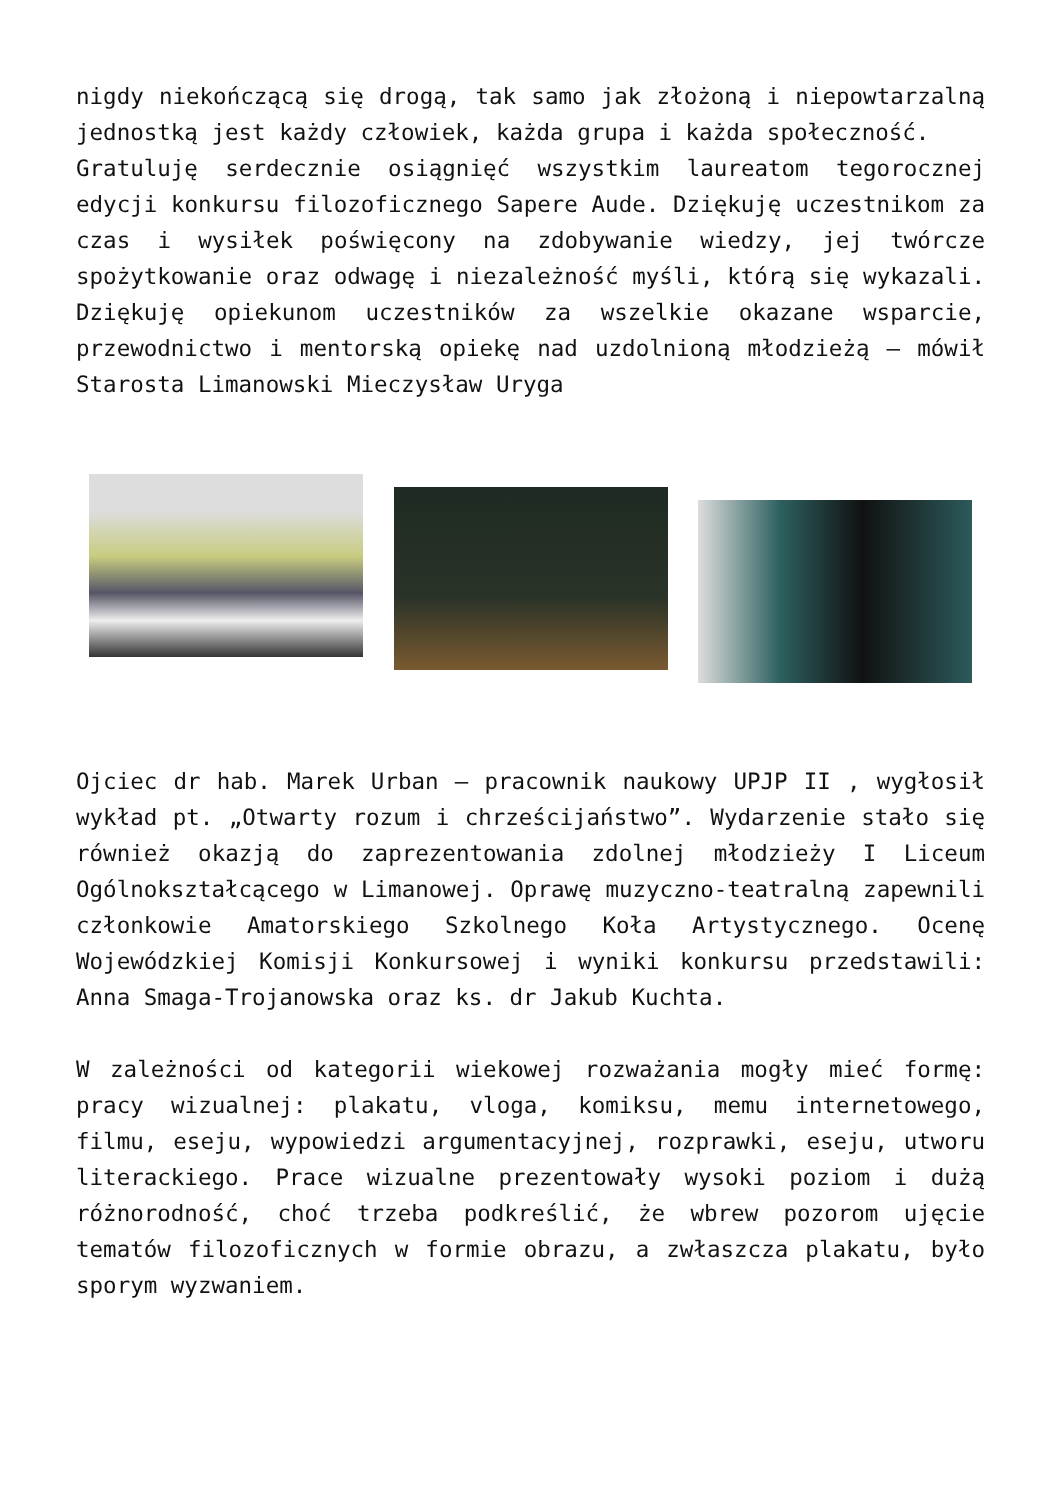nigdy niekończącą się drogą, tak samo jak złożoną i niepowtarzalną jednostką jest każdy człowiek, każda grupa i każda społeczność.
Gratuluję serdecznie osiągnięć wszystkim laureatom tegorocznej edycji konkursu filozoficznego Sapere Aude. Dziękuję uczestnikom za czas i wysiłek poświęcony na zdobywanie wiedzy, jej twórcze spożytkowanie oraz odwagę i niezależność myśli, którą się wykazali. Dziękuję opiekunom uczestników za wszelkie okazane wsparcie, przewodnictwo i mentorską opiekę nad uzdolnioną młodzieżą – mówił Starosta Limanowski Mieczysław Uryga
Ojciec dr hab. Marek Urban – pracownik naukowy UPJP II , wygłosił wykład pt. „Otwarty rozum i chrześcijaństwo”. Wydarzenie stało się również okazją do zaprezentowania zdolnej młodzieży I Liceum Ogólnokształcącego w Limanowej. Oprawę muzyczno-teatralną zapewnili członkowie Amatorskiego Szkolnego Koła Artystycznego. Ocenę Wojewódzkiej Komisji Konkursowej i wyniki konkursu przedstawili: Anna Smaga-Trojanowska oraz ks. dr Jakub Kuchta.
W zależności od kategorii wiekowej rozważania mogły mieć formę: pracy wizualnej: plakatu, vloga, komiksu, memu internetowego, filmu, eseju, wypowiedzi argumentacyjnej, rozprawki, eseju, utworu literackiego. Prace wizualne prezentowały wysoki poziom i dużą różnorodność, choć trzeba podkreślić, że wbrew pozorom ujęcie tematów filozoficznych w formie obrazu, a zwłaszcza plakatu, było sporym wyzwaniem.